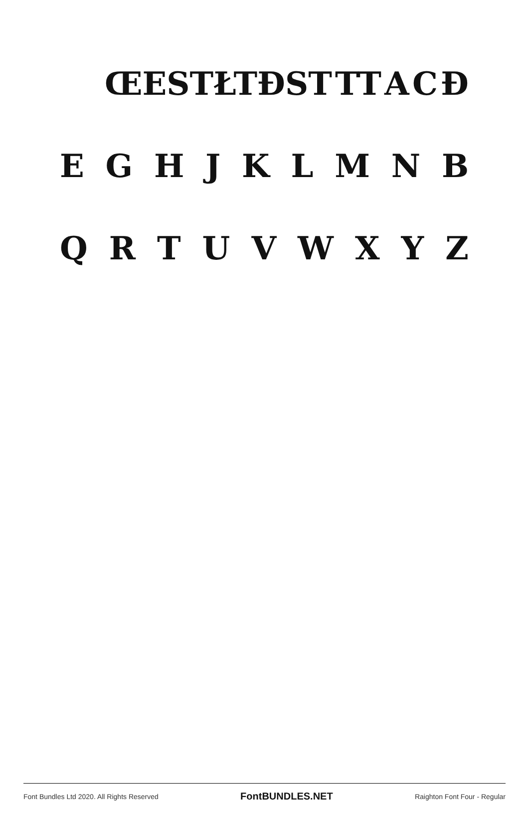ŒESTŁTĐST TT A C Đ
EGHJKLMNB
QRTUVWXYZ
Font Bundles Ltd 2020. All Rights Reserved FontBUNDLES.NET Raighton Font Four - Regular